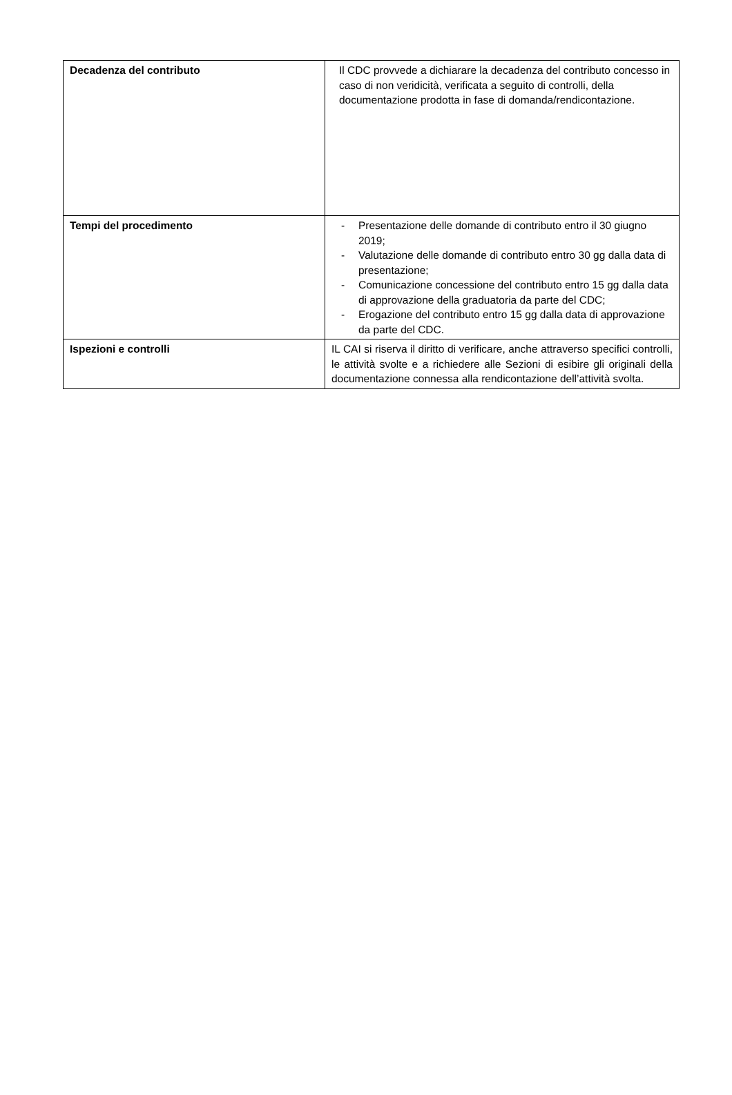| Decadenza del contributo | Il CDC provvede a dichiarare la decadenza del contributo concesso in caso di non veridicità, verificata a seguito di controlli, della documentazione prodotta in fase di domanda/rendicontazione. |
| Tempi del procedimento | - Presentazione delle domande di contributo entro il 30 giugno 2019; - Valutazione delle domande di contributo entro 30 gg dalla data di presentazione; - Comunicazione concessione del contributo entro 15 gg dalla data di approvazione della graduatoria da parte del CDC; - Erogazione del contributo entro 15 gg dalla data di approvazione da parte del CDC. |
| Ispezioni e controlli | IL CAI si riserva il diritto di verificare, anche attraverso specifici controlli, le attività svolte e a richiedere alle Sezioni di esibire gli originali della documentazione connessa alla rendicontazione dell’attività svolta. |